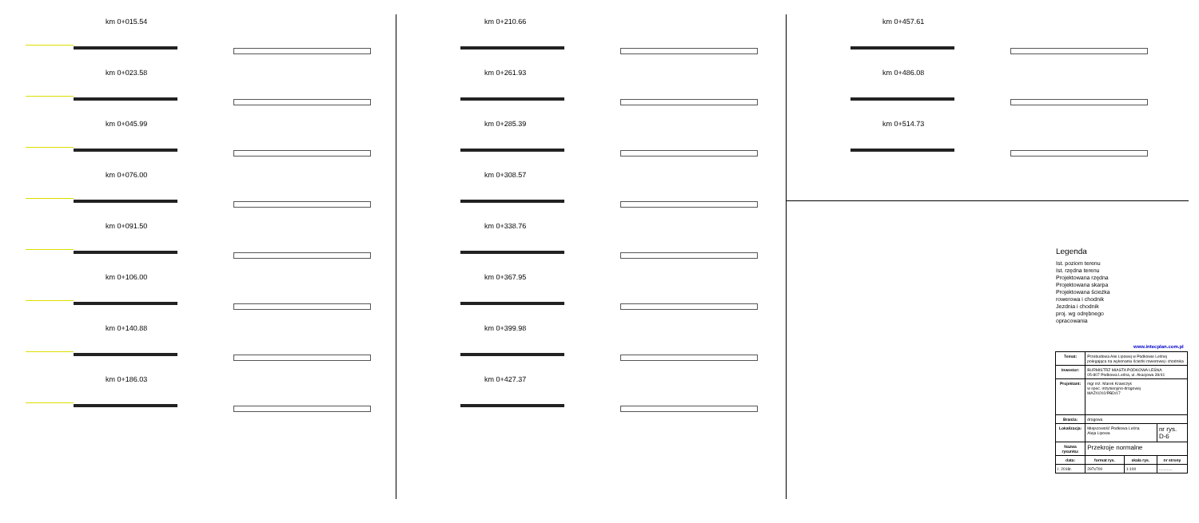km 0+015.54
km 0+023.58
km 0+045.99
km 0+076.00
km 0+091.50
km 0+106.00
km 0+140.88
km 0+186.03
km 0+210.66
km 0+261.93
km 0+285.39
km 0+308.57
km 0+338.76
km 0+367.95
km 0+399.98
km 0+427.37
km 0+457.61
km 0+486.08
km 0+514.73
Legenda
Ist. poziom terenu
Ist. rzędna terenu
Projektowana rzędna
Projektowana skarpa
Projektowana ścieżka
rowerowa i chodnik
Jezdnia i chodnik
proj. wg odrębnego
opracowania
www.intecplan.com.pl
| Temat: | Przebudowa Alei Lipowej w Podkowie Leśnej polegająca na wykonaniu ścieżki rowerowej i chodnika | | |
| Inwestor: | BURMISTRZ MIASTA PODKOWA LEŚNA 05-807 Podkowa Leśna, ul. Akacjowa 39/41 | | |
| Projektant: | mgr inż. Marek Krawczyk w spec. inżynieryjno-drogowej MAZ/0202/PBD/17 | | |
| Branża: | drogowa | | |
| Lokalizacja: | Miejscowość Podkowa Leśna Aleja Lipowa | | nr rys. D-6 |
| Nazwa rysunku: | Przekroje normalne | | |
| data: | format rys. | skala rys. | nr strony |
| I. 2018r. | 297x700 | 1:100 | ............ |